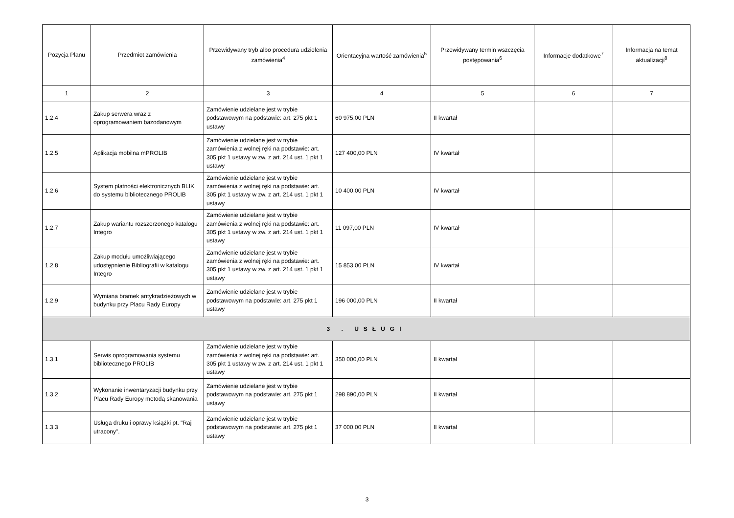| Pozycja Planu | Przedmiot zamówienia | Przewidywany tryb albo procedura udzielenia zamówienia<sup>4</sup> | Orientacyjna wartość zamówienia<sup>5</sup> | Przewidywany termin wszczęcia postępowania<sup>6</sup> | Informacje dodatkowe<sup>7</sup> | Informacja na temat aktualizacji<sup>8</sup> |
| --- | --- | --- | --- | --- | --- | --- |
| 1 | 2 | 3 | 4 | 5 | 6 | 7 |
| 1.2.4 | Zakup serwera wraz z oprogramowaniem bazodanowym | Zamówienie udzielane jest w trybie podstawowym na podstawie: art. 275 pkt 1 ustawy | 60 975,00 PLN | II kwartał | | |
| 1.2.5 | Aplikacja mobilna mPROLIB | Zamówienie udzielane jest w trybie zamówienia z wolnej ręki na podstawie: art. 305 pkt 1 ustawy w zw. z art. 214 ust. 1 pkt 1 ustawy | 127 400,00 PLN | IV kwartał | | |
| 1.2.6 | System płatności elektronicznych BLIK do systemu bibliotecznego PROLIB | Zamówienie udzielane jest w trybie zamówienia z wolnej ręki na podstawie: art. 305 pkt 1 ustawy w zw. z art. 214 ust. 1 pkt 1 ustawy | 10 400,00 PLN | IV kwartał | | |
| 1.2.7 | Zakup wariantu rozszerzonego katalogu Integro | Zamówienie udzielane jest w trybie zamówienia z wolnej ręki na podstawie: art. 305 pkt 1 ustawy w zw. z art. 214 ust. 1 pkt 1 ustawy | 11 097,00 PLN | IV kwartał | | |
| 1.2.8 | Zakup modułu umożliwiającego udostępnienie Bibliografii w katalogu Integro | Zamówienie udzielane jest w trybie zamówienia z wolnej ręki na podstawie: art. 305 pkt 1 ustawy w zw. z art. 214 ust. 1 pkt 1 ustawy | 15 853,00 PLN | IV kwartał | | |
| 1.2.9 | Wymiana bramek antykradzieżowych w budynku przy Placu Rady Europy | Zamówienie udzielane jest w trybie podstawowym na podstawie: art. 275 pkt 1 ustawy | 196 000,00 PLN | II kwartał | | |
| 3 . USŁUGI | | | | | | |
| 1.3.1 | Serwis oprogramowania systemu bibliotecznego PROLIB | Zamówienie udzielane jest w trybie zamówienia z wolnej ręki na podstawie: art. 305 pkt 1 ustawy w zw. z art. 214 ust. 1 pkt 1 ustawy | 350 000,00 PLN | II kwartał | | |
| 1.3.2 | Wykonanie inwentaryzacji budynku przy Placu Rady Europy metodą skanowania | Zamówienie udzielane jest w trybie podstawowym na podstawie: art. 275 pkt 1 ustawy | 298 890,00 PLN | II kwartał | | |
| 1.3.3 | Usługa druku i oprawy książki pt. "Raj utracony". | Zamówienie udzielane jest w trybie podstawowym na podstawie: art. 275 pkt 1 ustawy | 37 000,00 PLN | II kwartał | | |
3